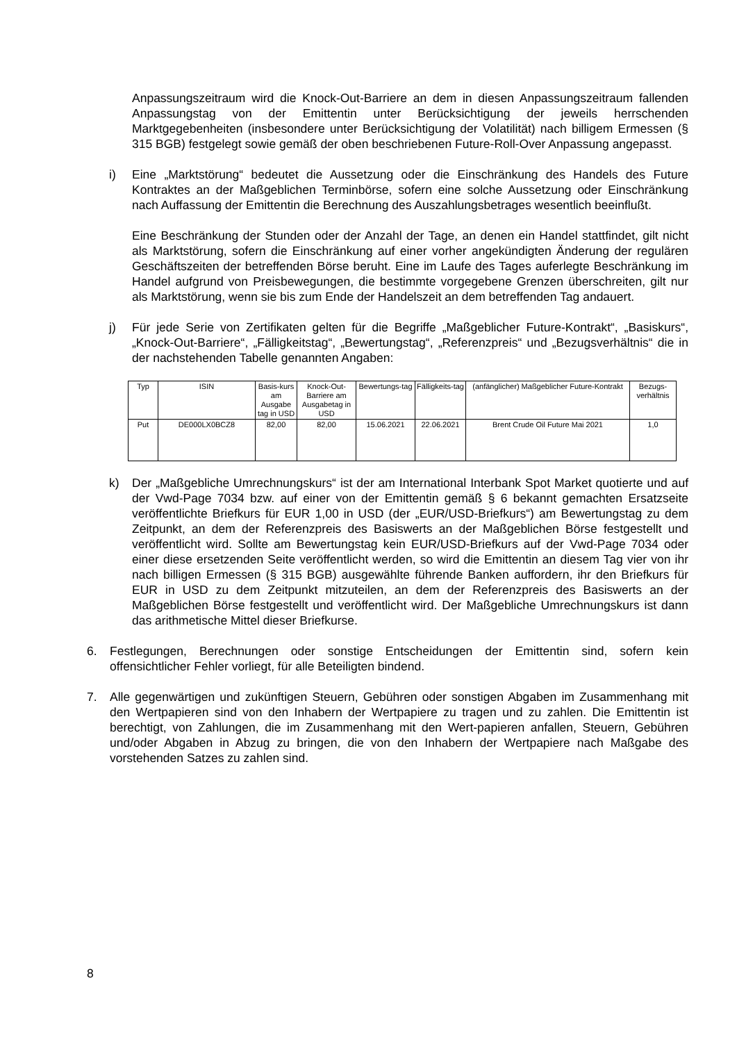Anpassungszeitraum wird die Knock-Out-Barriere an dem in diesen Anpassungszeitraum fallenden Anpassungstag von der Emittentin unter Berücksichtigung der jeweils herrschenden Marktgegebenheiten (insbesondere unter Berücksichtigung der Volatilität) nach billigem Ermessen (§ 315 BGB) festgelegt sowie gemäß der oben beschriebenen Future-Roll-Over Anpassung angepasst.
i) Eine „Marktstörung“ bedeutet die Aussetzung oder die Einschränkung des Handels des Future Kontraktes an der Maßgeblichen Terminbörse, sofern eine solche Aussetzung oder Einschränkung nach Auffassung der Emittentin die Berechnung des Auszahlungsbetrages wesentlich beeinflußt.
Eine Beschränkung der Stunden oder der Anzahl der Tage, an denen ein Handel stattfindet, gilt nicht als Marktstörung, sofern die Einschränkung auf einer vorher angekündigten Änderung der regulären Geschäftszeiten der betreffenden Börse beruht. Eine im Laufe des Tages auferlegte Beschränkung im Handel aufgrund von Preisbewegungen, die bestimmte vorgegebene Grenzen überschreiten, gilt nur als Marktstörung, wenn sie bis zum Ende der Handelszeit an dem betreffenden Tag andauert.
j) Für jede Serie von Zertifikaten gelten für die Begriffe „Maßgeblicher Future-Kontrakt“, „Basiskurs“, „Knock-Out-Barriere“, „Fälligkeitstag“, „Bewertungstag“, „Referenzpreis“ und „Bezugsverhältnis“ die in der nachstehenden Tabelle genannten Angaben:
| Typ | ISIN | Basis-kurs am Ausgabe tag in USD | Knock-Out-Barriere am Ausgabetag in USD | Bewertungs-tag | Fälligkeits-tag | (anfänglicher) Maßgeblicher Future-Kontrakt | Bezugs-verhältnis |
| --- | --- | --- | --- | --- | --- | --- | --- |
| Put | DE000LX0BCZ8 | 82,00 | 82,00 | 15.06.2021 | 22.06.2021 | Brent Crude Oil Future Mai 2021 | 1,0 |
k) Der „Maßgebliche Umrechnungskurs“ ist der am International Interbank Spot Market quotierte und auf der Vwd-Page 7034 bzw. auf einer von der Emittentin gemäß § 6 bekannt gemachten Ersatzseite veröffentlichte Briefkurs für EUR 1,00 in USD (der „EUR/USD-Briefkurs“) am Bewertungstag zu dem Zeitpunkt, an dem der Referenzpreis des Basiswerts an der Maßgeblichen Börse festgestellt und veröffentlicht wird. Sollte am Bewertungstag kein EUR/USD-Briefkurs auf der Vwd-Page 7034 oder einer diese ersetzenden Seite veröffentlicht werden, so wird die Emittentin an diesem Tag vier von ihr nach billigen Ermessen (§ 315 BGB) ausgewählte führende Banken auffordern, ihr den Briefkurs für EUR in USD zu dem Zeitpunkt mitzuteilen, an dem der Referenzpreis des Basiswerts an der Maßgeblichen Börse festgestellt und veröffentlicht wird. Der Maßgebliche Umrechnungskurs ist dann das arithmetische Mittel dieser Briefkurse.
6. Festlegungen, Berechnungen oder sonstige Entscheidungen der Emittentin sind, sofern kein offensichtlicher Fehler vorliegt, für alle Beteiligten bindend.
7. Alle gegenwärtigen und zukünftigen Steuern, Gebühren oder sonstigen Abgaben im Zusammenhang mit den Wertpapieren sind von den Inhabern der Wertpapiere zu tragen und zu zahlen. Die Emittentin ist berechtigt, von Zahlungen, die im Zusammenhang mit den Wert-papieren anfallen, Steuern, Gebühren und/oder Abgaben in Abzug zu bringen, die von den Inhabern der Wertpapiere nach Maßgabe des vorstehenden Satzes zu zahlen sind.
8